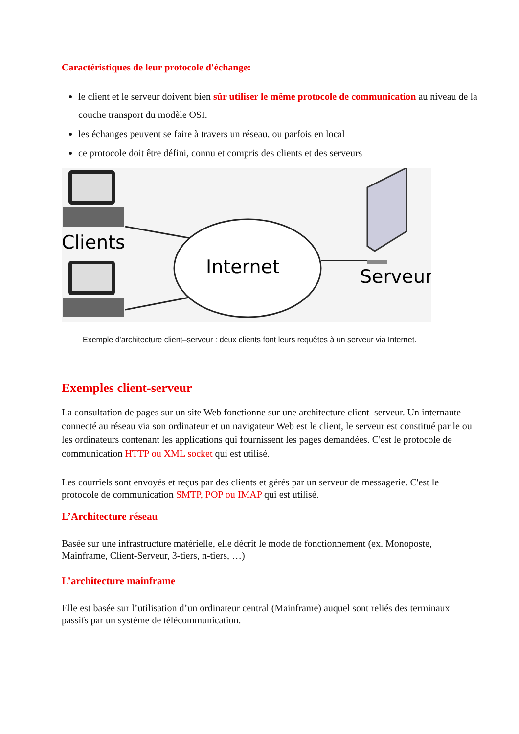Caractéristiques de leur protocole d'échange:
le client et le serveur doivent bien sûr utiliser le même protocole de communication au niveau de la couche transport du modèle OSI.
les échanges peuvent se faire à travers un réseau, ou parfois en local
ce protocole doit être défini, connu et compris des clients et des serveurs
Clients
Internet
Serveur
Exemple d'architecture client–serveur : deux clients font leurs requêtes à un serveur via Internet.
Exemples client-serveur
La consultation de pages sur un site Web fonctionne sur une architecture client–serveur. Un internaute connecté au réseau via son ordinateur et un navigateur Web est le client, le serveur est constitué par le ou les ordinateurs contenant les applications qui fournissent les pages demandées. C'est le protocole de communication HTTP ou XML socket qui est utilisé.
Les courriels sont envoyés et reçus par des clients et gérés par un serveur de messagerie. C'est le protocole de communication SMTP, POP ou IMAP qui est utilisé.
L’Architecture réseau
Basée sur une infrastructure matérielle, elle décrit le mode de fonctionnement (ex. Monoposte, Mainframe, Client-Serveur, 3-tiers, n-tiers, …)
L’architecture mainframe
Elle est basée sur l’utilisation d’un ordinateur central (Mainframe) auquel sont reliés des terminaux passifs par un système de télécommunication.